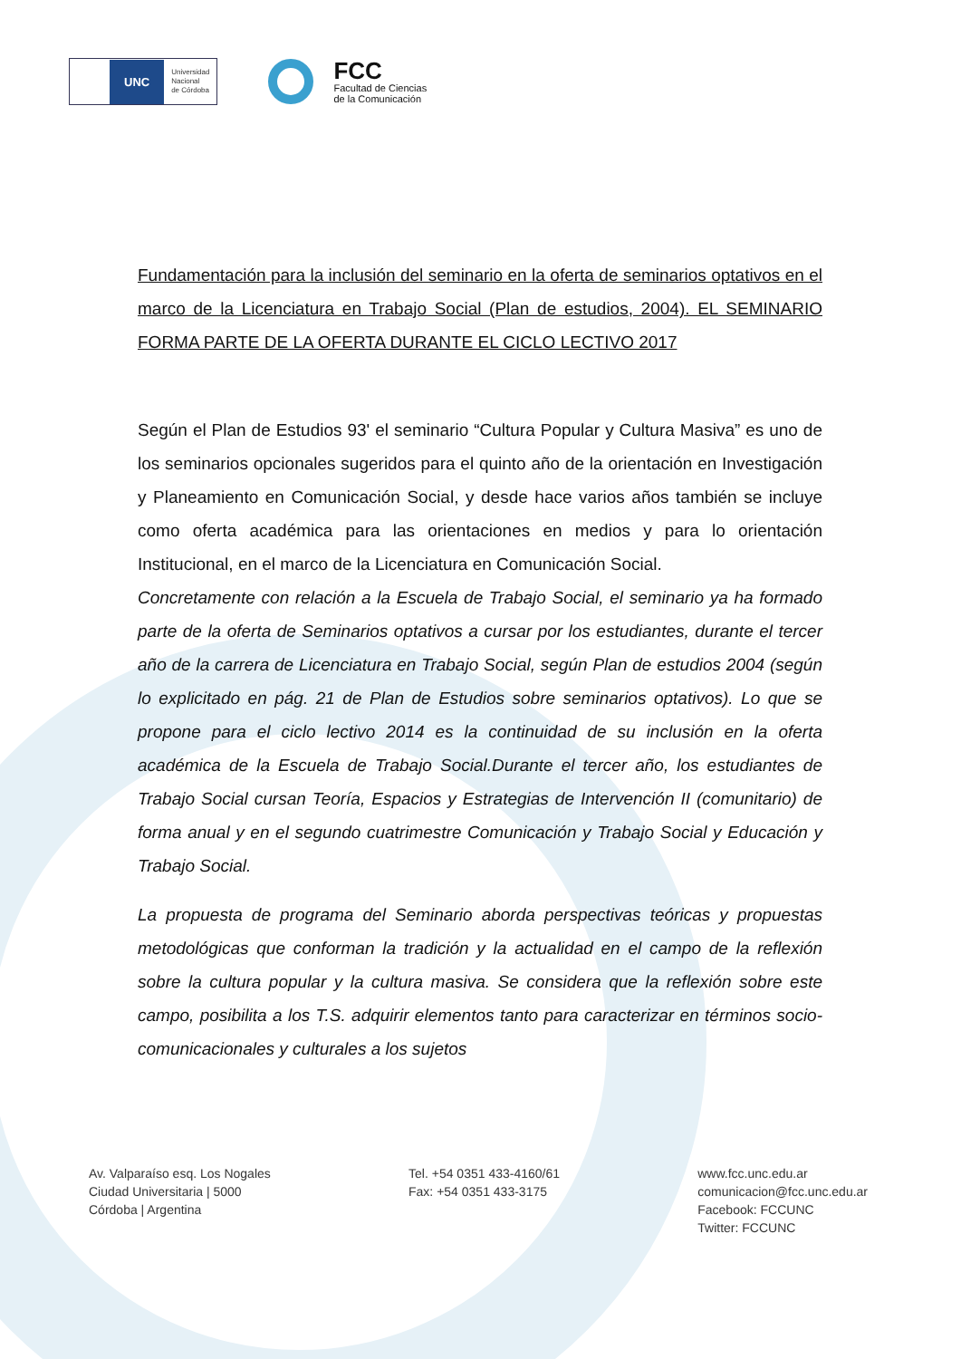UNC
Universidad
Nacional
de Córdoba
FCC
Facultad de Ciencias
de la Comunicación
Fundamentación para la inclusión del seminario en la oferta de seminarios optativos en el marco de la Licenciatura en Trabajo Social (Plan de estudios, 2004). EL SEMINARIO FORMA PARTE DE LA OFERTA DURANTE EL CICLO LECTIVO 2017
Según el Plan de Estudios 93' el seminario “Cultura Popular y Cultura Masiva” es uno de los seminarios opcionales sugeridos para el quinto año de la orientación en Investigación y Planeamiento en Comunicación Social, y desde hace varios años también se incluye como oferta académica para las orientaciones en medios y para lo orientación Institucional, en el marco de la Licenciatura en Comunicación Social.
Concretamente con relación a la Escuela de Trabajo Social, el seminario ya ha formado parte de la oferta de Seminarios optativos a cursar por los estudiantes, durante el tercer año de la carrera de Licenciatura en Trabajo Social, según Plan de estudios 2004 (según lo explicitado en pág. 21 de Plan de Estudios sobre seminarios optativos). Lo que se propone para el ciclo lectivo 2014 es la continuidad de su inclusión en la oferta académica de la Escuela de Trabajo Social.Durante el tercer año, los estudiantes de Trabajo Social cursan Teoría, Espacios y Estrategias de Intervención II (comunitario) de forma anual y en el segundo cuatrimestre Comunicación y Trabajo Social y Educación y Trabajo Social.
La propuesta de programa del Seminario aborda perspectivas teóricas y propuestas metodológicas que conforman la tradición y la actualidad en el campo de la reflexión sobre la cultura popular y la cultura masiva. Se considera que la reflexión sobre este campo, posibilita a los T.S. adquirir elementos tanto para caracterizar en términos socio-comunicacionales y culturales a los sujetos
Av. Valparaíso esq. Los Nogales
Ciudad Universitaria | 5000
Córdoba | Argentina
Tel. +54 0351 433-4160/61
Fax: +54 0351 433-3175
www.fcc.unc.edu.ar
comunicacion@fcc.unc.edu.ar
Facebook: FCCUNC
Twitter: FCCUNC